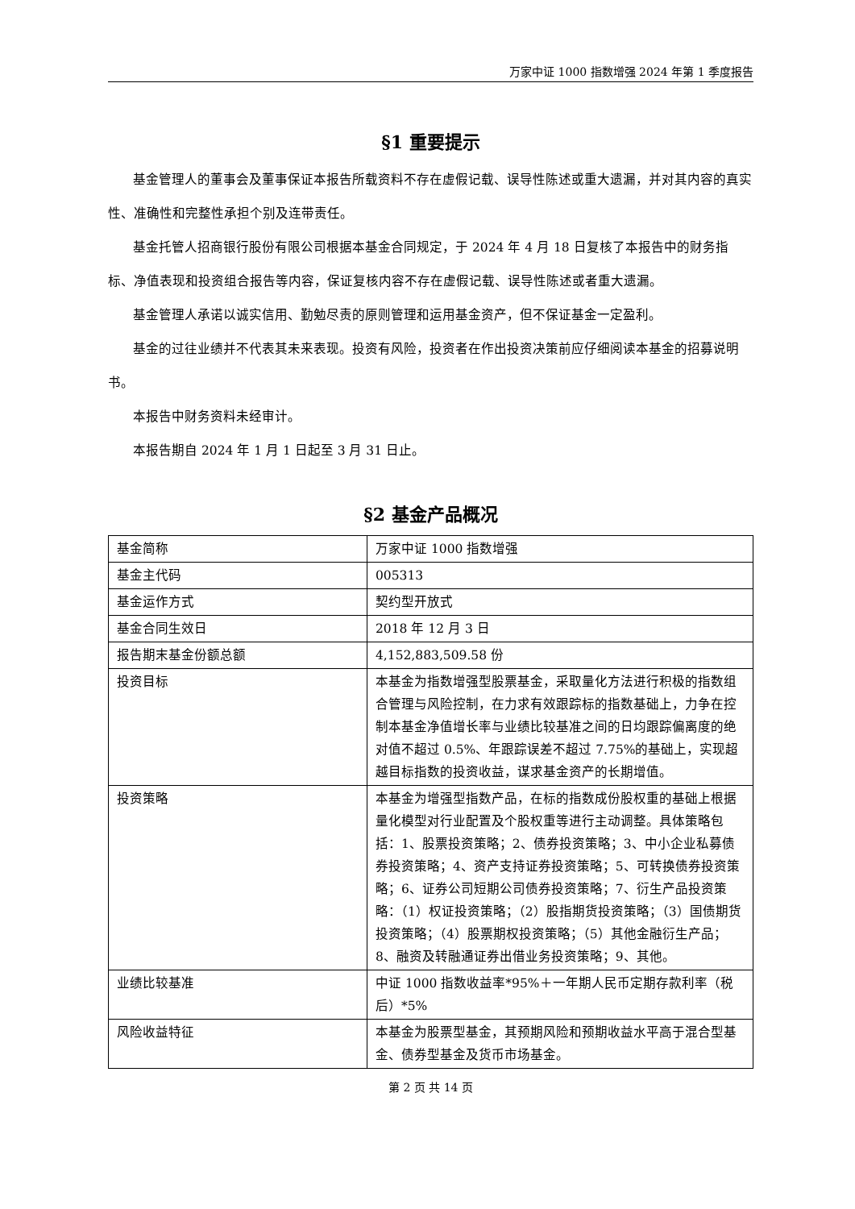万家中证 1000 指数增强 2024 年第 1 季度报告
§1 重要提示
基金管理人的董事会及董事保证本报告所载资料不存在虚假记载、误导性陈述或重大遗漏，并对其内容的真实性、准确性和完整性承担个别及连带责任。
基金托管人招商银行股份有限公司根据本基金合同规定，于 2024 年 4 月 18 日复核了本报告中的财务指标、净值表现和投资组合报告等内容，保证复核内容不存在虚假记载、误导性陈述或者重大遗漏。
基金管理人承诺以诚实信用、勤勉尽责的原则管理和运用基金资产，但不保证基金一定盈利。
基金的过往业绩并不代表其未来表现。投资有风险，投资者在作出投资决策前应仔细阅读本基金的招募说明书。
本报告中财务资料未经审计。
本报告期自 2024 年 1 月 1 日起至 3 月 31 日止。
§2 基金产品概况
| 基金简称 | 万家中证 1000 指数增强 |
| 基金主代码 | 005313 |
| 基金运作方式 | 契约型开放式 |
| 基金合同生效日 | 2018 年 12 月 3 日 |
| 报告期末基金份额总额 | 4,152,883,509.58 份 |
| 投资目标 | 本基金为指数增强型股票基金，采取量化方法进行积极的指数组合管理与风险控制，在力求有效跟踪标的指数基础上，力争在控制本基金净值增长率与业绩比较基准之间的日均跟踪偏离度的绝对值不超过 0.5%、年跟踪误差不超过 7.75%的基础上，实现超越目标指数的投资收益，谋求基金资产的长期增值。 |
| 投资策略 | 本基金为增强型指数产品，在标的指数成份股权重的基础上根据量化模型对行业配置及个股权重等进行主动调整。具体策略包括：1、股票投资策略；2、债券投资策略；3、中小企业私募债券投资策略；4、资产支持证券投资策略；5、可转换债券投资策略；6、证券公司短期公司债券投资策略；7、衍生产品投资策略：（1）权证投资策略；（2）股指期货投资策略；（3）国债期货投资策略；（4）股票期权投资策略；（5）其他金融衍生产品；8、融资及转融通证券出借业务投资策略；9、其他。 |
| 业绩比较基准 | 中证 1000 指数收益率*95%＋一年期人民币定期存款利率（税后）*5% |
| 风险收益特征 | 本基金为股票型基金，其预期风险和预期收益水平高于混合型基金、债券型基金及货币市场基金。 |
第 2 页 共 14 页